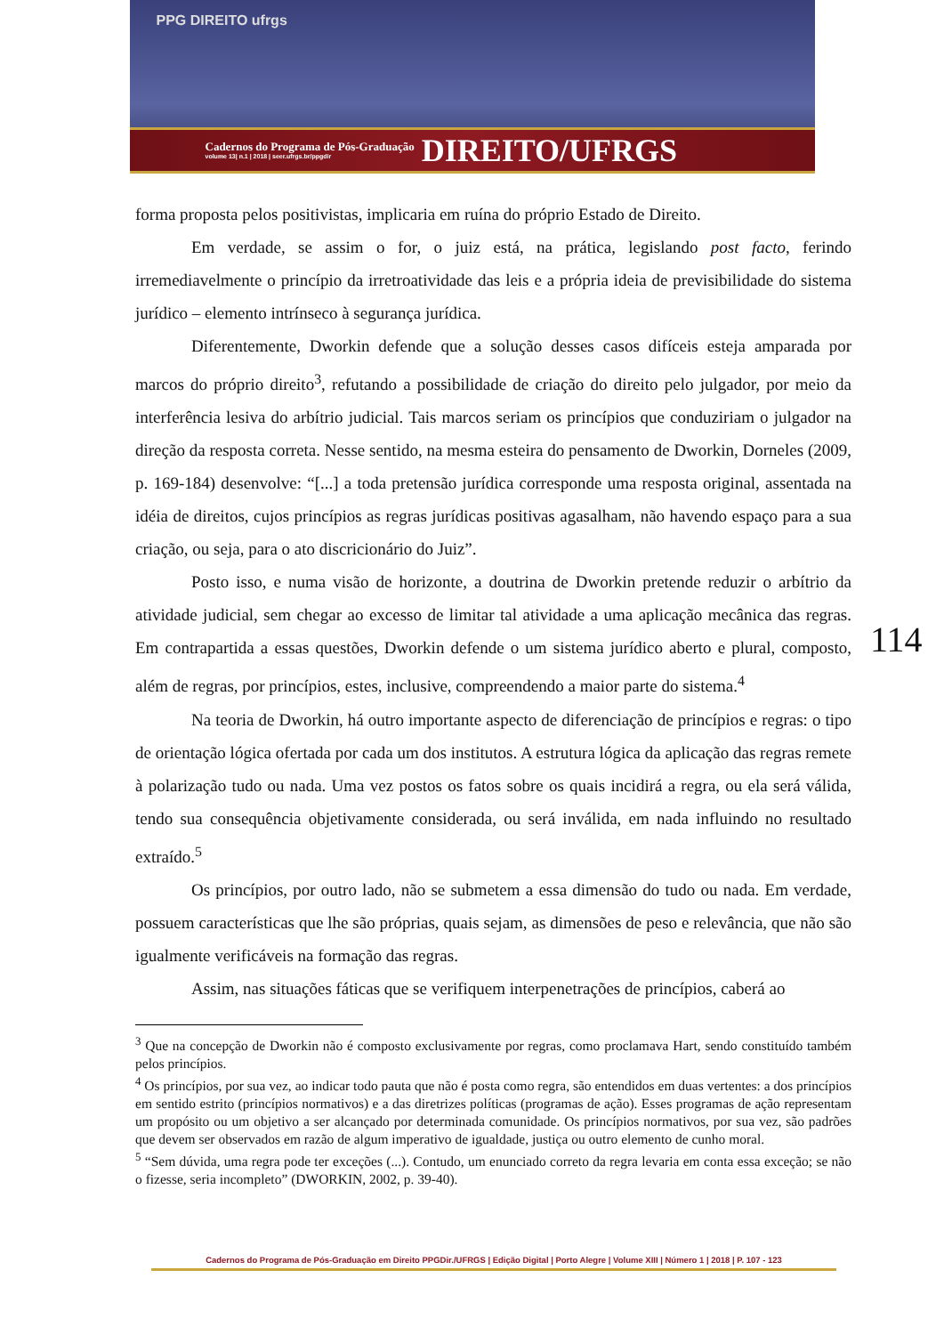PPG DIREITO ufrgs
Cadernos do Programa de Pós-Graduação
volume 13| n.1 | 2018 | seer.ufrgs.br/ppgdir
DIREITO/UFRGS
forma proposta pelos positivistas, implicaria em ruína do próprio Estado de Direito.
Em verdade, se assim o for, o juiz está, na prática, legislando post facto, ferindo irremediavelmente o princípio da irretroatividade das leis e a própria ideia de previsibilidade do sistema jurídico – elemento intrínseco à segurança jurídica.
Diferentemente, Dworkin defende que a solução desses casos difíceis esteja amparada por marcos do próprio direito<sup>3</sup>, refutando a possibilidade de criação do direito pelo julgador, por meio da interferência lesiva do arbítrio judicial. Tais marcos seriam os princípios que conduziriam o julgador na direção da resposta correta. Nesse sentido, na mesma esteira do pensamento de Dworkin, Dorneles (2009, p. 169-184) desenvolve: “[...] a toda pretensão jurídica corresponde uma resposta original, assentada na idéia de direitos, cujos princípios as regras jurídicas positivas agasalham, não havendo espaço para a sua criação, ou seja, para o ato discricionário do Juiz”.
Posto isso, e numa visão de horizonte, a doutrina de Dworkin pretende reduzir o arbítrio da atividade judicial, sem chegar ao excesso de limitar tal atividade a uma aplicação mecânica das regras. Em contrapartida a essas questões, Dworkin defende o um sistema jurídico aberto e plural, composto, além de regras, por princípios, estes, inclusive, compreendendo a maior parte do sistema.<sup>4</sup>
Na teoria de Dworkin, há outro importante aspecto de diferenciação de princípios e regras: o tipo de orientação lógica ofertada por cada um dos institutos. A estrutura lógica da aplicação das regras remete à polarização tudo ou nada. Uma vez postos os fatos sobre os quais incidirá a regra, ou ela será válida, tendo sua consequência objetivamente considerada, ou será inválida, em nada influindo no resultado extraído.<sup>5</sup>
Os princípios, por outro lado, não se submetem a essa dimensão do tudo ou nada. Em verdade, possuem características que lhe são próprias, quais sejam, as dimensões de peso e relevância, que não são igualmente verificáveis na formação das regras.
Assim, nas situações fáticas que se verifiquem interpenetrações de princípios, caberá ao
<sup>3</sup> Que na concepção de Dworkin não é composto exclusivamente por regras, como proclamava Hart, sendo constituído também pelos princípios.
<sup>4</sup> Os princípios, por sua vez, ao indicar todo pauta que não é posta como regra, são entendidos em duas vertentes: a dos princípios em sentido estrito (princípios normativos) e a das diretrizes políticas (programas de ação). Esses programas de ação representam um propósito ou um objetivo a ser alcançado por determinada comunidade. Os princípios normativos, por sua vez, são padrões que devem ser observados em razão de algum imperativo de igualdade, justiça ou outro elemento de cunho moral.
<sup>5</sup> “Sem dúvida, uma regra pode ter exceções (...). Contudo, um enunciado correto da regra levaria em conta essa exceção; se não o fizesse, seria incompleto” (DWORKIN, 2002, p. 39-40).
114
Cadernos do Programa de Pós-Graduação em Direito PPGDir./UFRGS | Edição Digital | Porto Alegre | Volume XIII | Número 1 | 2018 | P. 107 - 123